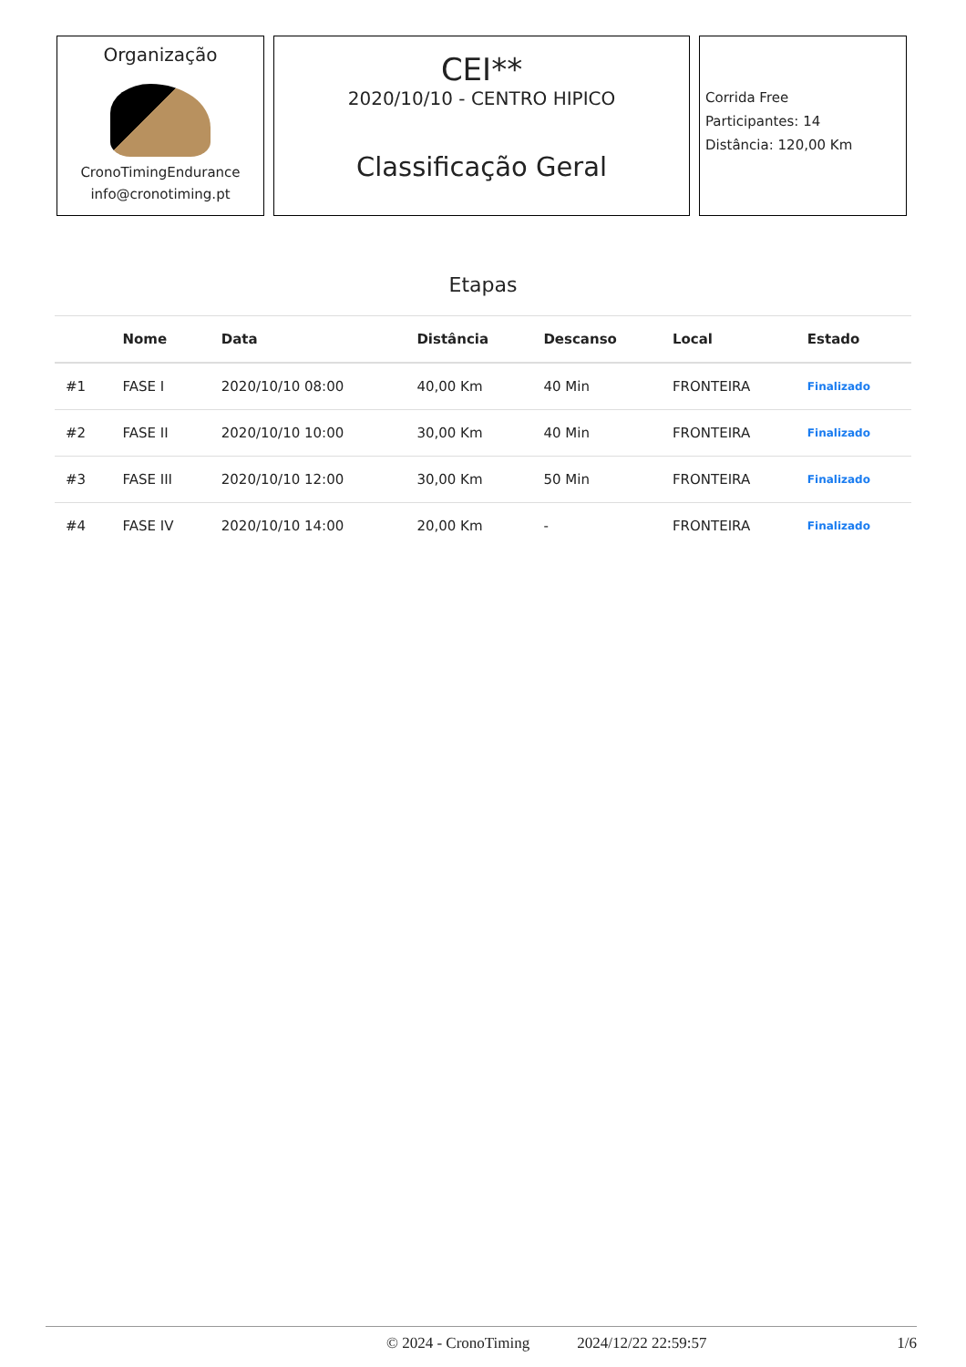Organização
CronoTimingEndurance
info@cronotiming.pt
CEI**
2020/10/10 - CENTRO HIPICO
Classificação Geral
Corrida Free
Participantes: 14
Distância: 120,00 Km
Etapas
| | Nome | Data | Distância | Descanso | Local | Estado |
| --- | --- | --- | --- | --- | --- | --- |
| #1 | FASE I | 2020/10/10 08:00 | 40,00 Km | 40 Min | FRONTEIRA | Finalizado |
| #2 | FASE II | 2020/10/10 10:00 | 30,00 Km | 40 Min | FRONTEIRA | Finalizado |
| #3 | FASE III | 2020/10/10 12:00 | 30,00 Km | 50 Min | FRONTEIRA | Finalizado |
| #4 | FASE IV | 2020/10/10 14:00 | 20,00 Km | - | FRONTEIRA | Finalizado |
© 2024 - CronoTiming 2024/12/22 22:59:57 1/6